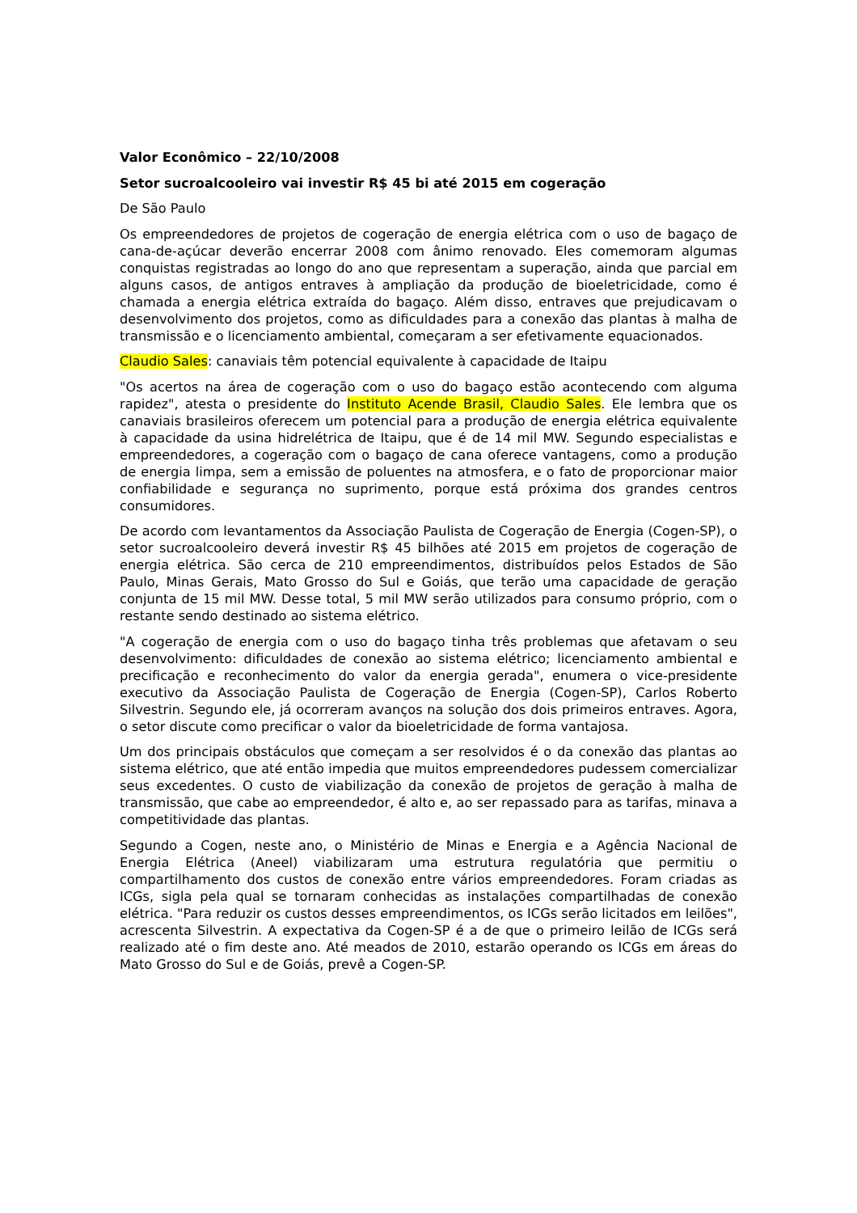Valor Econômico – 22/10/2008
Setor sucroalcooleiro vai investir R$ 45 bi até 2015 em cogeração
De São Paulo
Os empreendedores de projetos de cogeração de energia elétrica com o uso de bagaço de cana-de-açúcar deverão encerrar 2008 com ânimo renovado. Eles comemoram algumas conquistas registradas ao longo do ano que representam a superação, ainda que parcial em alguns casos, de antigos entraves à ampliação da produção de bioeletricidade, como é chamada a energia elétrica extraída do bagaço. Além disso, entraves que prejudicavam o desenvolvimento dos projetos, como as dificuldades para a conexão das plantas à malha de transmissão e o licenciamento ambiental, começaram a ser efetivamente equacionados.
Claudio Sales: canaviais têm potencial equivalente à capacidade de Itaipu
"Os acertos na área de cogeração com o uso do bagaço estão acontecendo com alguma rapidez", atesta o presidente do Instituto Acende Brasil, Claudio Sales. Ele lembra que os canaviais brasileiros oferecem um potencial para a produção de energia elétrica equivalente à capacidade da usina hidrelétrica de Itaipu, que é de 14 mil MW. Segundo especialistas e empreendedores, a cogeração com o bagaço de cana oferece vantagens, como a produção de energia limpa, sem a emissão de poluentes na atmosfera, e o fato de proporcionar maior confiabilidade e segurança no suprimento, porque está próxima dos grandes centros consumidores.
De acordo com levantamentos da Associação Paulista de Cogeração de Energia (Cogen-SP), o setor sucroalcooleiro deverá investir R$ 45 bilhões até 2015 em projetos de cogeração de energia elétrica. São cerca de 210 empreendimentos, distribuídos pelos Estados de São Paulo, Minas Gerais, Mato Grosso do Sul e Goiás, que terão uma capacidade de geração conjunta de 15 mil MW. Desse total, 5 mil MW serão utilizados para consumo próprio, com o restante sendo destinado ao sistema elétrico.
"A cogeração de energia com o uso do bagaço tinha três problemas que afetavam o seu desenvolvimento: dificuldades de conexão ao sistema elétrico; licenciamento ambiental e precificação e reconhecimento do valor da energia gerada", enumera o vice-presidente executivo da Associação Paulista de Cogeração de Energia (Cogen-SP), Carlos Roberto Silvestrin. Segundo ele, já ocorreram avanços na solução dos dois primeiros entraves. Agora, o setor discute como precificar o valor da bioeletricidade de forma vantajosa.
Um dos principais obstáculos que começam a ser resolvidos é o da conexão das plantas ao sistema elétrico, que até então impedia que muitos empreendedores pudessem comercializar seus excedentes. O custo de viabilização da conexão de projetos de geração à malha de transmissão, que cabe ao empreendedor, é alto e, ao ser repassado para as tarifas, minava a competitividade das plantas.
Segundo a Cogen, neste ano, o Ministério de Minas e Energia e a Agência Nacional de Energia Elétrica (Aneel) viabilizaram uma estrutura regulatória que permitiu o compartilhamento dos custos de conexão entre vários empreendedores. Foram criadas as ICGs, sigla pela qual se tornaram conhecidas as instalações compartilhadas de conexão elétrica. "Para reduzir os custos desses empreendimentos, os ICGs serão licitados em leilões", acrescenta Silvestrin. A expectativa da Cogen-SP é a de que o primeiro leilão de ICGs será realizado até o fim deste ano. Até meados de 2010, estarão operando os ICGs em áreas do Mato Grosso do Sul e de Goiás, prevê a Cogen-SP.